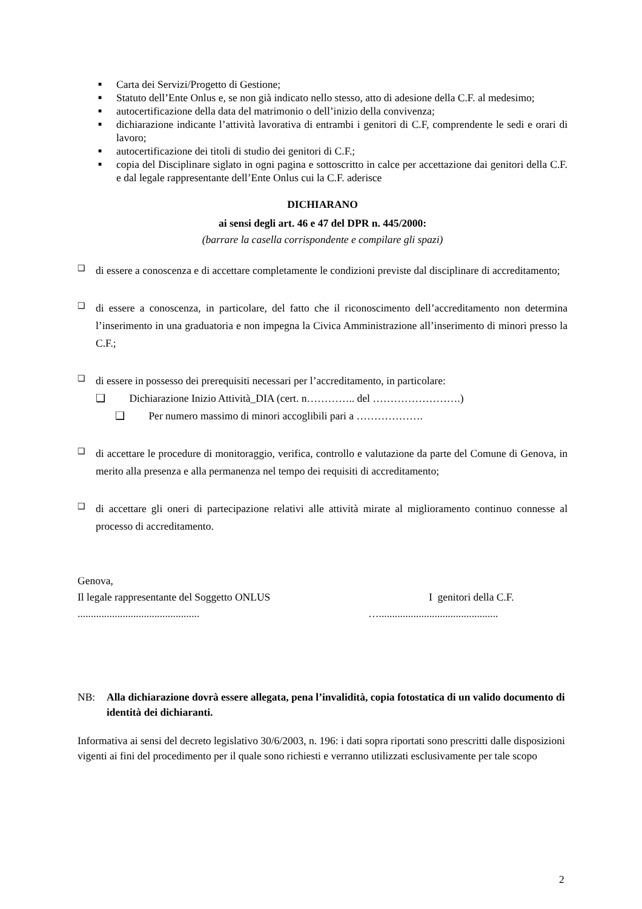■ Carta dei Servizi/Progetto di Gestione;
■ Statuto dell’Ente Onlus e, se non già indicato nello stesso, atto di adesione della C.F. al medesimo;
■ autocertificazione della data del matrimonio o dell’inizio della convivenza;
■ dichiarazione indicante l’attività lavorativa di entrambi i genitori di C.F, comprendente le sedi e orari di lavoro;
■ autocertificazione dei titoli di studio dei genitori di C.F.;
■ copia del Disciplinare siglato in ogni pagina e sottoscritto in calce per accettazione dai genitori della C.F. e dal legale rappresentante dell’Ente Onlus cui la C.F. aderisce
DICHIARANO
ai sensi degli art. 46 e 47 del DPR n. 445/2000:
(barrare la casella corrispondente e compilare gli spazi)
❑ di essere a conoscenza e di accettare completamente le condizioni previste dal disciplinare di accreditamento;
❑ di essere a conoscenza, in particolare, del fatto che il riconoscimento dell’accreditamento non determina l’inserimento in una graduatoria e non impegna la Civica Amministrazione all’inserimento di minori presso la C.F.;
❑ di essere in possesso dei prerequisiti necessari per l’accreditamento, in particolare:
❑ Dichiarazione Inizio Attività_DIA (cert. n………….. del …………………….)
❑ Per numero massimo di minori accoglibili pari a ……………….
❑ di accettare le procedure di monitoraggio, verifica, controllo e valutazione da parte del Comune di Genova, in merito alla presenza e alla permanenza nel tempo dei requisiti di accreditamento;
❑ di accettare gli oneri di partecipazione relativi alle attività mirate al miglioramento continuo connesse al processo di accreditamento.
Genova,
Il legale rappresentante del Soggetto ONLUS I genitori della C.F.
.............................................. ….............................................
NB: Alla dichiarazione dovrà essere allegata, pena l’invalidità, copia fotostatica di un valido documento di identità dei dichiaranti.
Informativa ai sensi del decreto legislativo 30/6/2003, n. 196: i dati sopra riportati sono prescritti dalle disposizioni vigenti ai fini del procedimento per il quale sono richiesti e verranno utilizzati esclusivamente per tale scopo
2